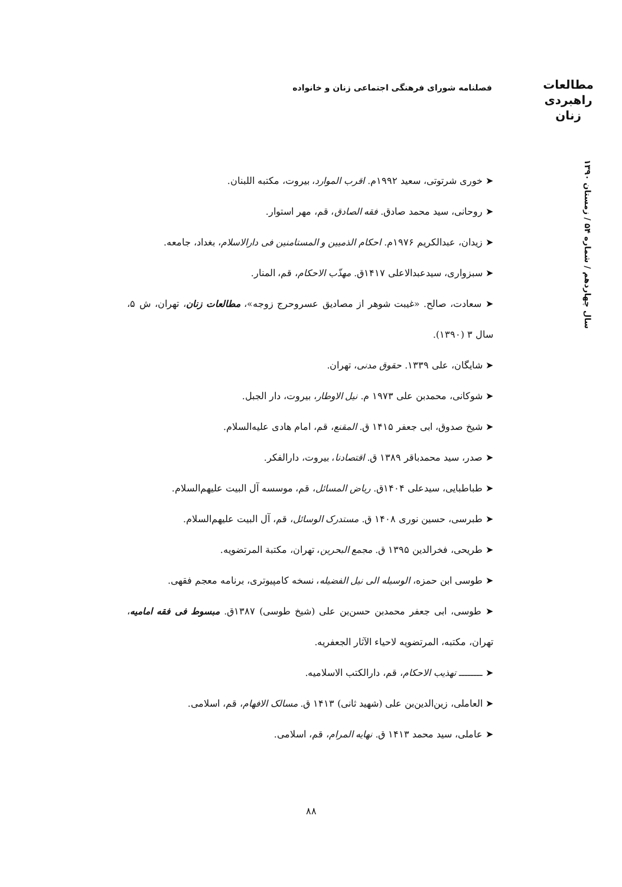مطالعات
راهبردی
زنان
فصلنامه شورای فرهنگی اجتماعی زنان و خانواده
سال چهاردهم / شماره ۵۴ / زمستان ۱۳۹۰
➤ خوری شرتوتی، سعید ۱۹۹۲م. اقرب الموارد، بیروت، مکتبه اللبنان.
➤ روحانی، سید محمد صادق. فقه الصادق، قم، مهر استوار.
➤ زیدان، عبدالکریم ۱۹۷۶م. احکام الذمیین و المستامنین فی دارالاسلام، بغداد، جامعه.
➤ سبزواری، سیدعبدالاعلی ۱۴۱۷ق. مهذّب الاحکام، قم، المنار.
➤ سعادت، صالح. «غیبت شوهر از مصادیق عسروحرج زوجه»، مطالعات زنان، تهران، ش ۵، سال ۳ (۱۳۹۰).
➤ شایگان، علی ۱۳۳۹. حقوق مدنی، تهران.
➤ شوکانی، محمدبن علی ۱۹۷۳ م. نیل الاوطار، بیروت، دار الجبل.
➤ شیخ صدوق، ابی جعفر ۱۴۱۵ ق. المقنع، قم، امام هادی علیه‌السلام.
➤ صدر، سید محمدباقر ۱۳۸۹ ق. اقتصادنا، بیروت، دارالفکر.
➤ طباطبایی، سیدعلی ۱۴۰۴ق. ریاض المسائل، قم، موسسه آل البیت علیهم‌السلام.
➤ طبرسی، حسین نوری ۱۴۰۸ ق. مستدرک الوسائل، قم، آل البیت علیهم‌السلام.
➤ طریحی، فخرالدین ۱۳۹۵ ق. مجمع البحرین، تهران، مکتبة المرتضویه.
➤ طوسی ابن حمزه، الوسیله الی نیل الفضیله، نسخه کامپیوتری، برنامه معجم فقهی.
➤ طوسی، ابی جعفر محمدبن حسن‌بن علی (شیخ طوسی) ۱۳۸۷ق. مبسوط فی فقه امامیه، تهران، مکتبه، المرتضویه لاحیاء الآثار الجعفریه.
➤ ــــــــ تهذیب الاحکام، قم، دارالکتب الاسلامیه.
➤ العاملی، زین‌الدین‌بن علی (شهید ثانی) ۱۴۱۳ ق. مسالک الافهام، قم، اسلامی.
➤ عاملی، سید محمد ۱۴۱۳ ق. نهایه المرام، قم، اسلامی.
۸۸